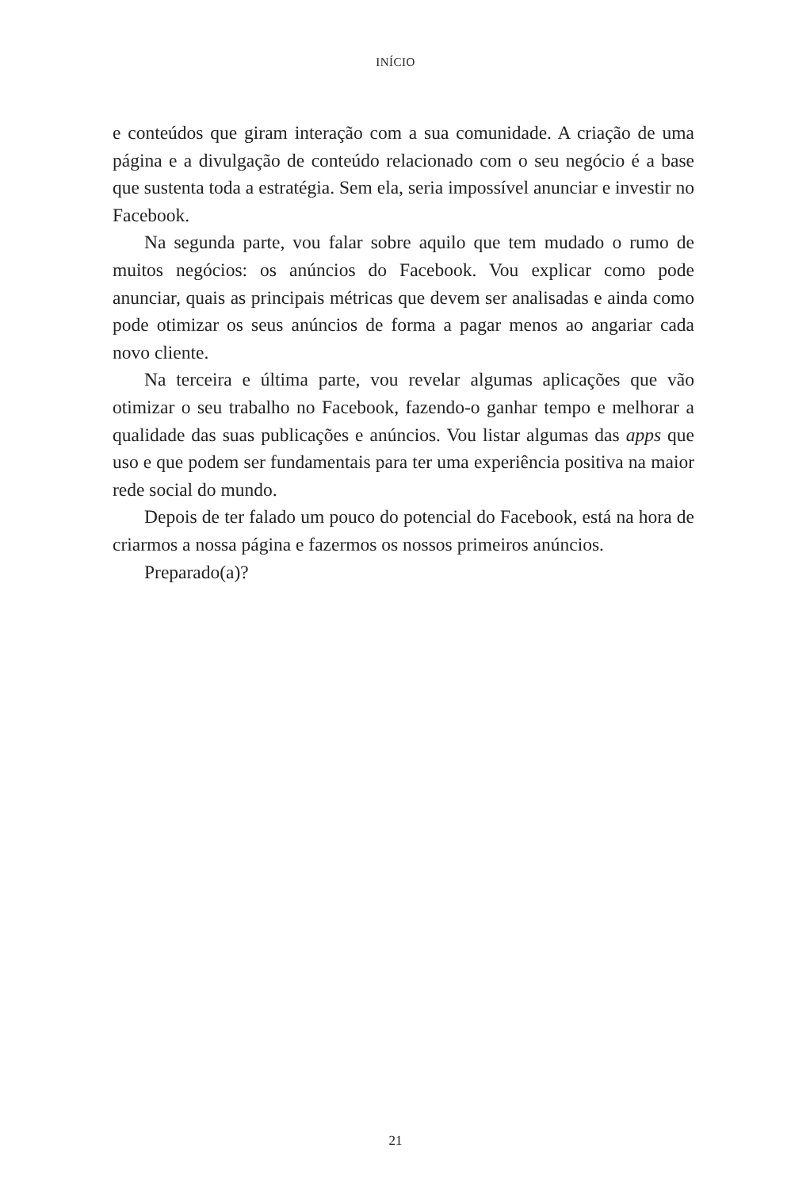INÍCIO
e conteúdos que giram interação com a sua comunidade. A criação de uma página e a divulgação de conteúdo relacionado com o seu negócio é a base que sustenta toda a estratégia. Sem ela, seria impossível anunciar e investir no Facebook.
Na segunda parte, vou falar sobre aquilo que tem mudado o rumo de muitos negócios: os anúncios do Facebook. Vou explicar como pode anunciar, quais as principais métricas que devem ser analisadas e ainda como pode otimizar os seus anúncios de forma a pagar menos ao angariar cada novo cliente.
Na terceira e última parte, vou revelar algumas aplicações que vão otimizar o seu trabalho no Facebook, fazendo-o ganhar tempo e melhorar a qualidade das suas publicações e anúncios. Vou listar algumas das apps que uso e que podem ser fundamentais para ter uma experiência positiva na maior rede social do mundo.
Depois de ter falado um pouco do potencial do Facebook, está na hora de criarmos a nossa página e fazermos os nossos primeiros anúncios.
Preparado(a)?
21